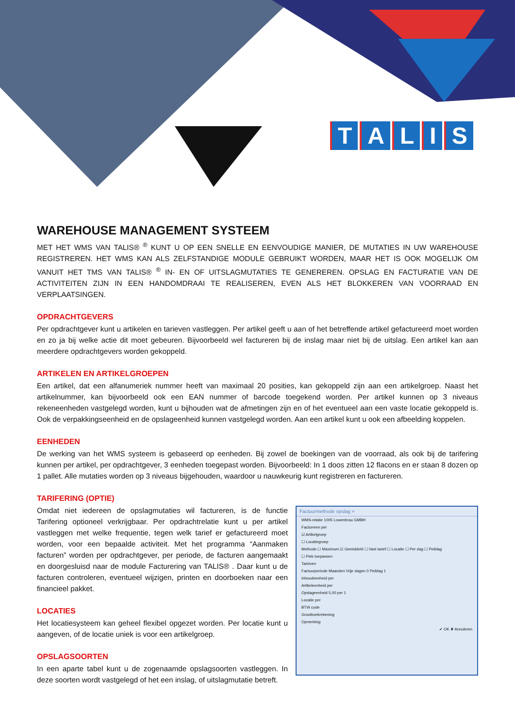TALIS
WAREHOUSE MANAGEMENT SYSTEEM
MET HET WMS VAN TALIS® <sup>®</sup> KUNT U OP EEN SNELLE EN EENVOUDIGE MANIER, DE MUTATIES IN UW WAREHOUSE REGISTREREN. HET WMS KAN ALS ZELFSTANDIGE MODULE GEBRUIKT WORDEN, MAAR HET IS OOK MOGELIJK OM VANUIT HET TMS VAN TALIS® <sup>®</sup> IN- EN OF UITSLAGMUTATIES TE GENEREREN. OPSLAG EN FACTURATIE VAN DE ACTIVITEITEN ZIJN IN EEN HANDOMDRAAI TE REALISEREN, EVEN ALS HET BLOKKEREN VAN VOORRAAD EN VERPLAATSINGEN.
OPDRACHTGEVERS
Per opdrachtgever kunt u artikelen en tarieven vastleggen. Per artikel geeft u aan of het betreffende artikel gefactureerd moet worden en zo ja bij welke actie dit moet gebeuren. Bijvoorbeeld wel factureren bij de inslag maar niet bij de uitslag. Een artikel kan aan meerdere opdrachtgevers worden gekoppeld.
ARTIKELEN EN ARTIKELGROEPEN
Een artikel, dat een alfanumeriek nummer heeft van maximaal 20 posities, kan gekoppeld zijn aan een artikelgroep. Naast het artikelnummer, kan bijvoorbeeld ook een EAN nummer of barcode toegekend worden. Per artikel kunnen op 3 niveaus rekeneenheden vastgelegd worden, kunt u bijhouden wat de afmetingen zijn en of het eventueel aan een vaste locatie gekoppeld is. Ook de verpakkingseenheid en de opslageenheid kunnen vastgelegd worden. Aan een artikel kunt u ook een afbeelding koppelen.
EENHEDEN
De werking van het WMS systeem is gebaseerd op eenheden. Bij zowel de boekingen van de voorraad, als ook bij de tarifering kunnen per artikel, per opdrachtgever, 3 eenheden toegepast worden. Bijvoorbeeld: In 1 doos zitten 12 flacons en er staan 8 dozen op 1 pallet. Alle mutaties worden op 3 niveaus bijgehouden, waardoor u nauwkeurig kunt registreren en factureren.
TARIFERING (OPTIE)
Omdat niet iedereen de opslagmutaties wil factureren, is de functie Tarifering optioneel verkrijgbaar. Per opdrachtrelatie kunt u per artikel vastleggen met welke frequentie, tegen welk tarief er gefactureerd moet worden, voor een bepaalde activiteit. Met het programma “Aanmaken facturen” worden per opdrachtgever, per periode, de facturen aangemaakt en doorgesluisd naar de module Facturering van TALIS® . Daar kunt u de facturen controleren, eventueel wijzigen, printen en doorboeken naar een financieel pakket.
LOCATIES
Het locatiesysteem kan geheel flexibel opgezet worden. Per locatie kunt u aangeven, of de locatie uniek is voor een artikelgroep.
OPSLAGSOORTEN
In een aparte tabel kunt u de zogenaamde opslagsoorten vastleggen. In deze soorten wordt vastgelegd of het een inslag, of uitslagmutatie betreft.
Factuurmethode opslag ×
WMS-relatie 1005 Lowenbrau GMBH
Factureren per
☑ Artikelgroep
☐ Locatiegroep
Methode ☐ Maximum ☑ Gemiddeld ☐ Vast tarief ☐ Locatie ☐ Per dag ☐ Peildag
☐ Piek toepassen
Tarieven
Factuurperiode Maanden Vrije dagen 0 Peildag 1
Inhoudeenheid per
Artikeleenheid per
Opslageenheid 5,00 per 1
Locatie per
BTW code
Grootboekrekening
Opmerking
✔ OK ✘ Annuleren